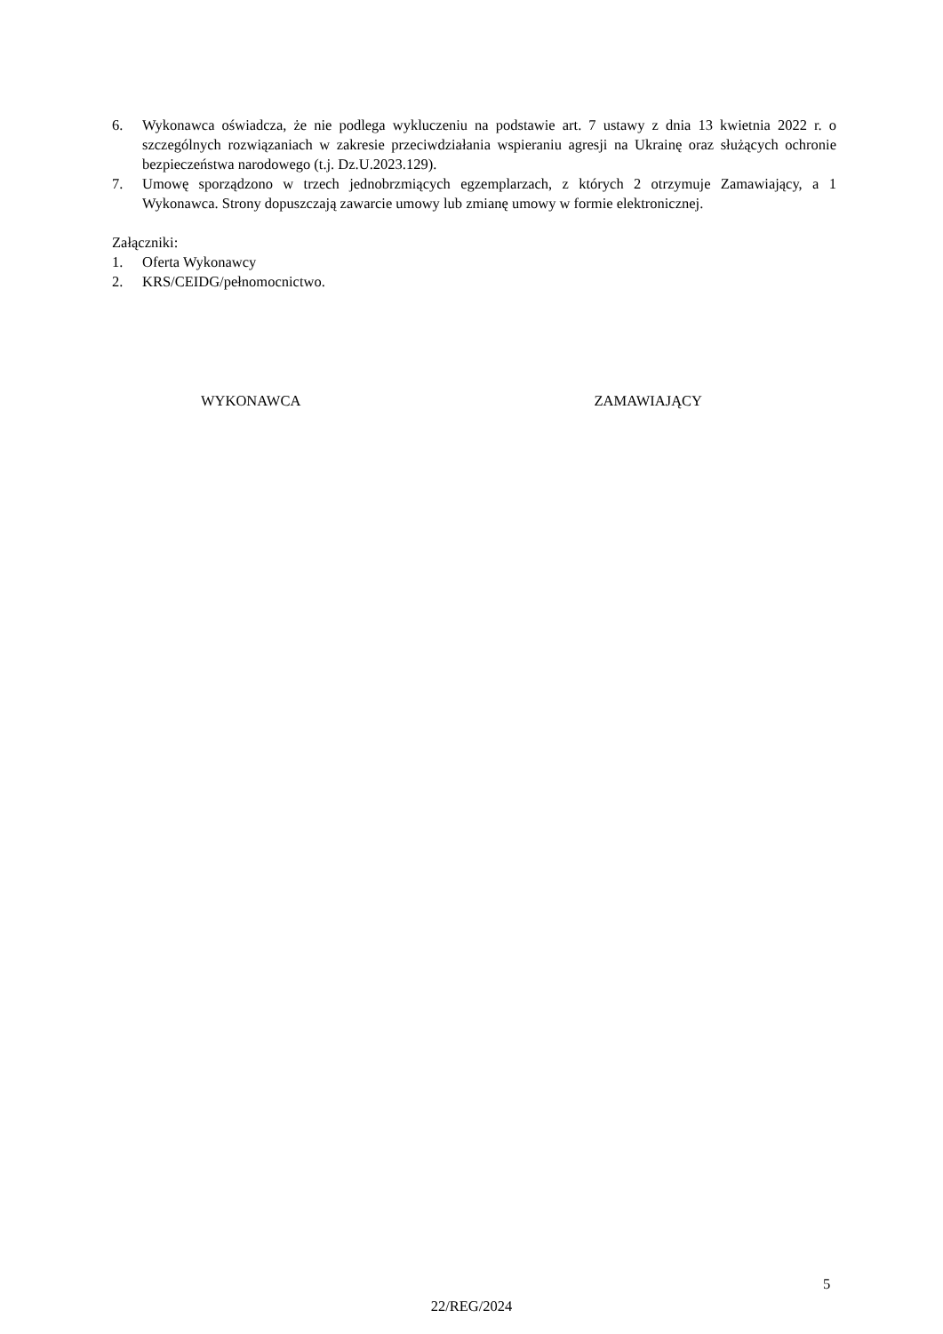6. Wykonawca oświadcza, że nie podlega wykluczeniu na podstawie art. 7 ustawy z dnia 13 kwietnia 2022 r. o szczególnych rozwiązaniach w zakresie przeciwdziałania wspieraniu agresji na Ukrainę oraz służących ochronie bezpieczeństwa narodowego (t.j. Dz.U.2023.129).
7. Umowę sporządzono w trzech jednobrzmiących egzemplarzach, z których 2 otrzymuje Zamawiający, a 1 Wykonawca. Strony dopuszczają zawarcie umowy lub zmianę umowy w formie elektronicznej.
Załączniki:
1. Oferta Wykonawcy
2. KRS/CEIDG/pełnomocnictwo.
WYKONAWCA ZAMAWIAJĄCY
5
22/REG/2024